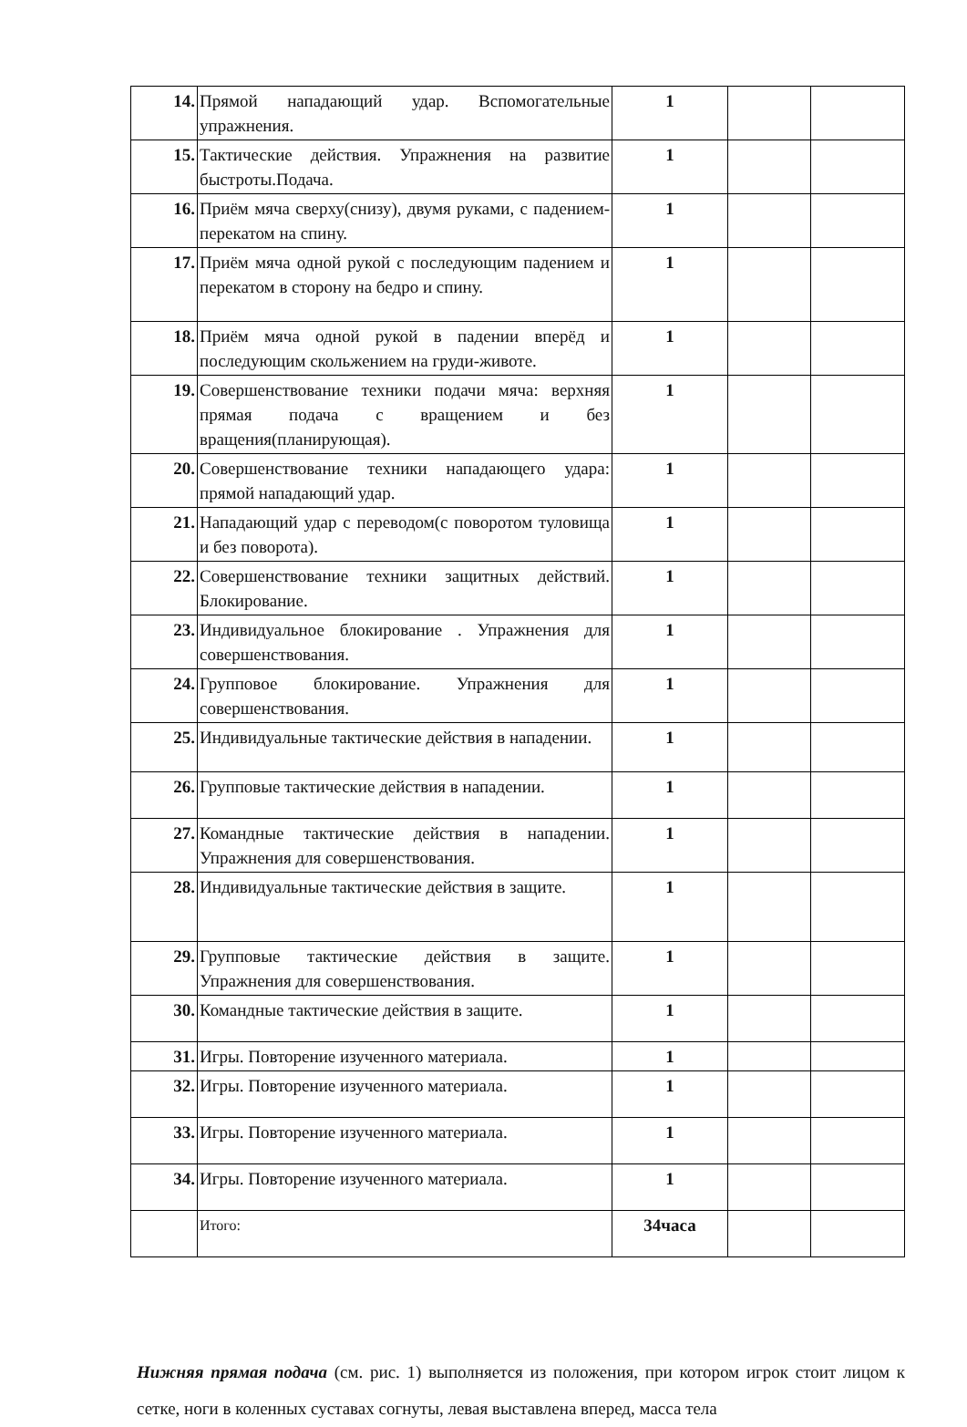| 14. | Прямой нападающий удар. Вспомогательные упражнения. | 1 | | |
| 15. | Тактические действия. Упражнения на развитие быстроты.Подача. | 1 | | |
| 16. | Приём мяча сверху(снизу), двумя руками, с падением- перекатом на спину. | 1 | | |
| 17. | Приём мяча одной рукой с последующим падением и перекатом в сторону на бедро и спину. | 1 | | |
| 18. | Приём мяча одной рукой в падении вперёд и последующим скольжением на груди-животе. | 1 | | |
| 19. | Совершенствование техники подачи мяча: верхняя прямая подача с вращением и без вращения(планирующая). | 1 | | |
| 20. | Совершенствование техники нападающего удара: прямой нападающий удар. | 1 | | |
| 21. | Нападающий удар с переводом(с поворотом туловища и без поворота). | 1 | | |
| 22. | Совершенствование техники защитных действий. Блокирование. | 1 | | |
| 23. | Индивидуальное блокирование . Упражнения для совершенствования. | 1 | | |
| 24. | Групповое блокирование. Упражнения для совершенствования. | 1 | | |
| 25. | Индивидуальные тактические действия в нападении. | 1 | | |
| 26. | Групповые тактические действия в нападении. | 1 | | |
| 27. | Командные тактические действия в нападении. Упражнения для совершенствования. | 1 | | |
| 28. | Индивидуальные тактические действия в защите. | 1 | | |
| 29. | Групповые тактические действия в защите. Упражнения для совершенствования. | 1 | | |
| 30. | Командные тактические действия в защите. | 1 | | |
| 31. | Игры. Повторение изученного материала. | 1 | | |
| 32. | Игры. Повторение изученного материала. | 1 | | |
| 33. | Игры. Повторение изученного материала. | 1 | | |
| 34. | Игры. Повторение изученного материала. | 1 | | |
| | Итого: | 34часа | | |
Нижняя прямая подача (см. рис. 1) выполняется из положения, при котором игрок стоит лицом к сетке, ноги в коленных суставах согнуты, левая выставлена вперед, масса тела